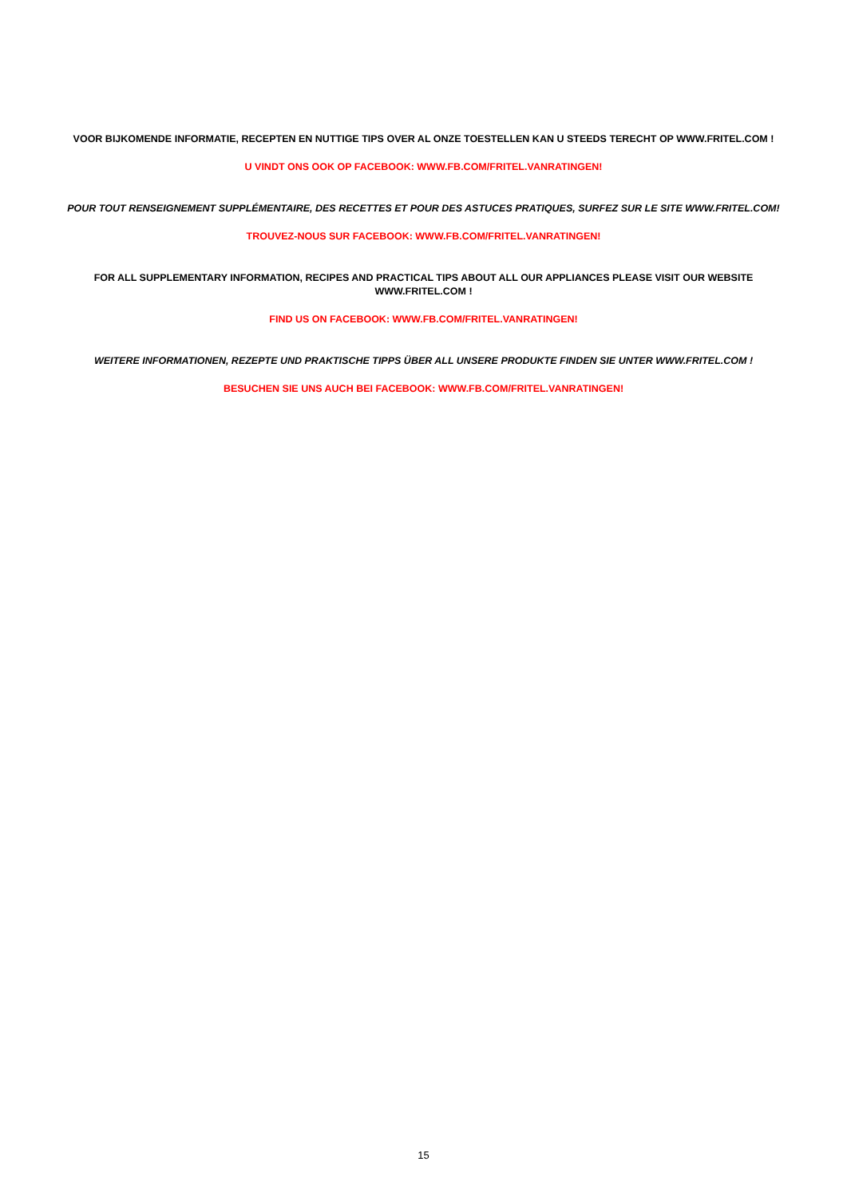VOOR BIJKOMENDE INFORMATIE, RECEPTEN EN NUTTIGE TIPS OVER AL ONZE TOESTELLEN KAN U STEEDS TERECHT OP WWW.FRITEL.COM !
U VINDT ONS OOK OP FACEBOOK: WWW.FB.COM/FRITEL.VANRATINGEN!
POUR TOUT RENSEIGNEMENT SUPPLÉMENTAIRE, DES RECETTES ET POUR DES ASTUCES PRATIQUES, SURFEZ SUR LE SITE WWW.FRITEL.COM!
TROUVEZ-NOUS SUR FACEBOOK: WWW.FB.COM/FRITEL.VANRATINGEN!
FOR ALL SUPPLEMENTARY INFORMATION, RECIPES AND PRACTICAL TIPS ABOUT ALL OUR APPLIANCES PLEASE VISIT OUR WEBSITE WWW.FRITEL.COM !
FIND US ON FACEBOOK: WWW.FB.COM/FRITEL.VANRATINGEN!
WEITERE INFORMATIONEN, REZEPTE UND PRAKTISCHE TIPPS ÜBER ALL UNSERE PRODUKTE FINDEN SIE UNTER WWW.FRITEL.COM !
BESUCHEN SIE UNS AUCH BEI FACEBOOK: WWW.FB.COM/FRITEL.VANRATINGEN!
15